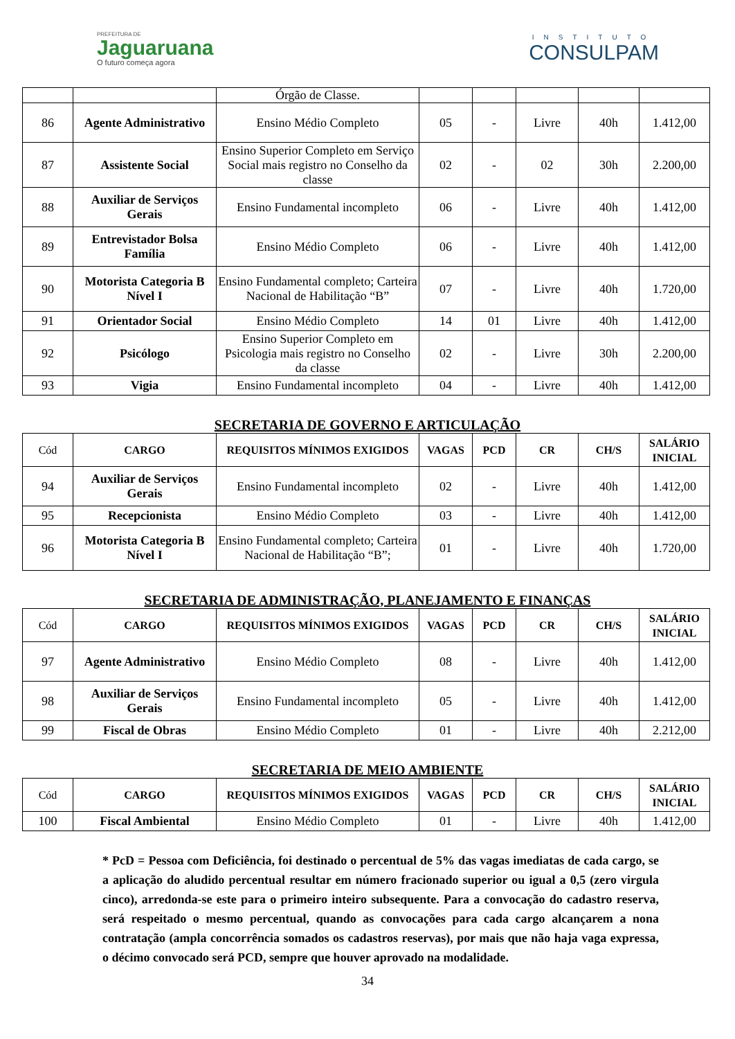PREFEITURA DE
Jaguaruana
O futuro começa agora
INSTITUTO
CONSULPAM
| | | Órgão de Classe. | | | | | |
| 86 | Agente Administrativo | Ensino Médio Completo | 05 | - | Livre | 40h | 1.412,00 |
| 87 | Assistente Social | Ensino Superior Completo em Serviço Social mais registro no Conselho da classe | 02 | - | 02 | 30h | 2.200,00 |
| 88 | Auxiliar de Serviços Gerais | Ensino Fundamental incompleto | 06 | - | Livre | 40h | 1.412,00 |
| 89 | Entrevistador Bolsa Família | Ensino Médio Completo | 06 | - | Livre | 40h | 1.412,00 |
| 90 | Motorista Categoria B Nível I | Ensino Fundamental completo; Carteira Nacional de Habilitação “B” | 07 | - | Livre | 40h | 1.720,00 |
| 91 | Orientador Social | Ensino Médio Completo | 14 | 01 | Livre | 40h | 1.412,00 |
| 92 | Psicólogo | Ensino Superior Completo em Psicologia mais registro no Conselho da classe | 02 | - | Livre | 30h | 2.200,00 |
| 93 | Vigia | Ensino Fundamental incompleto | 04 | - | Livre | 40h | 1.412,00 |
SECRETARIA DE GOVERNO E ARTICULAÇÃO
| Cód | CARGO | REQUISITOS MÍNIMOS EXIGIDOS | VAGAS | PCD | CR | CH/S | SALÁRIO INICIAL |
| --- | --- | --- | --- | --- | --- | --- | --- |
| 94 | Auxiliar de Serviços Gerais | Ensino Fundamental incompleto | 02 | - | Livre | 40h | 1.412,00 |
| 95 | Recepcionista | Ensino Médio Completo | 03 | - | Livre | 40h | 1.412,00 |
| 96 | Motorista Categoria B Nível I | Ensino Fundamental completo; Carteira Nacional de Habilitação “B”; | 01 | - | Livre | 40h | 1.720,00 |
SECRETARIA DE ADMINISTRAÇÃO, PLANEJAMENTO E FINANÇAS
| Cód | CARGO | REQUISITOS MÍNIMOS EXIGIDOS | VAGAS | PCD | CR | CH/S | SALÁRIO INICIAL |
| --- | --- | --- | --- | --- | --- | --- | --- |
| 97 | Agente Administrativo | Ensino Médio Completo | 08 | - | Livre | 40h | 1.412,00 |
| 98 | Auxiliar de Serviços Gerais | Ensino Fundamental incompleto | 05 | - | Livre | 40h | 1.412,00 |
| 99 | Fiscal de Obras | Ensino Médio Completo | 01 | - | Livre | 40h | 2.212,00 |
SECRETARIA DE MEIO AMBIENTE
| Cód | CARGO | REQUISITOS MÍNIMOS EXIGIDOS | VAGAS | PCD | CR | CH/S | SALÁRIO INICIAL |
| --- | --- | --- | --- | --- | --- | --- | --- |
| 100 | Fiscal Ambiental | Ensino Médio Completo | 01 | - | Livre | 40h | 1.412,00 |
* PcD = Pessoa com Deficiência, foi destinado o percentual de 5% das vagas imediatas de cada cargo, se a aplicação do aludido percentual resultar em número fracionado superior ou igual a 0,5 (zero virgula cinco), arredonda-se este para o primeiro inteiro subsequente. Para a convocação do cadastro reserva, será respeitado o mesmo percentual, quando as convocações para cada cargo alcançarem a nona contratação (ampla concorrência somados os cadastros reservas), por mais que não haja vaga expressa, o décimo convocado será PCD, sempre que houver aprovado na modalidade.
34